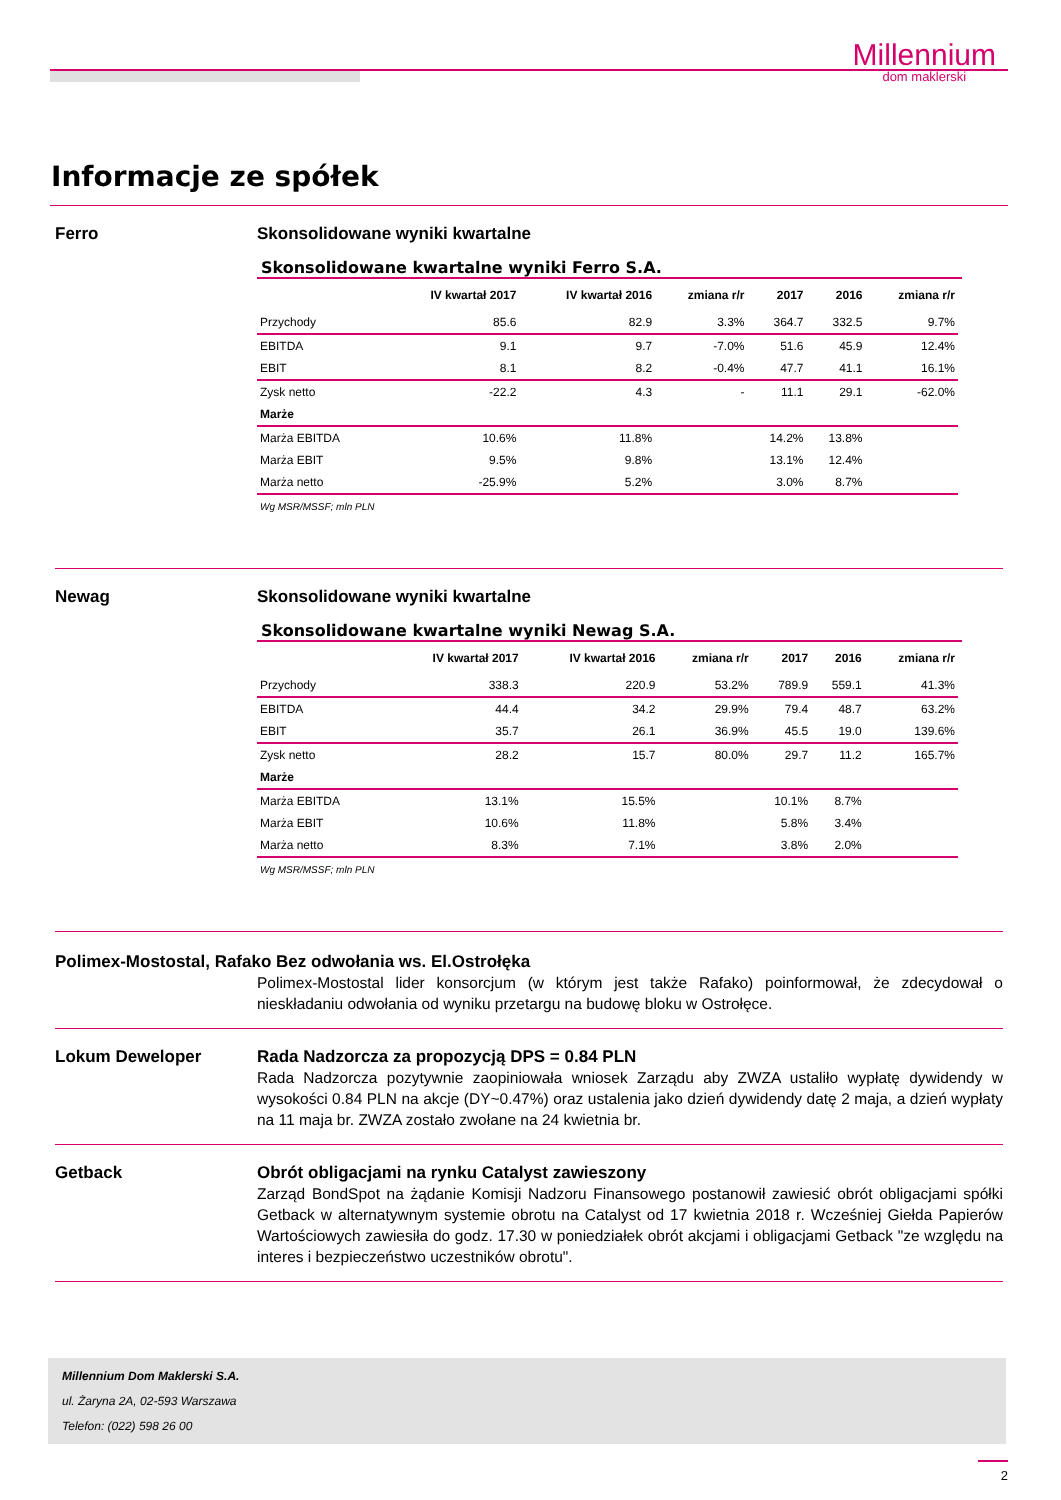Millennium
dom maklerski
Informacje ze spółek
Ferro Skonsolidowane wyniki kwartalne
Skonsolidowane kwartalne wyniki Ferro S.A.
| | IV kwartał 2017 | IV kwartał 2016 | zmiana r/r | 2017 | 2016 | zmiana r/r |
| --- | --- | --- | --- | --- | --- | --- |
| Przychody | 85.6 | 82.9 | 3.3% | 364.7 | 332.5 | 9.7% |
| EBITDA | 9.1 | 9.7 | -7.0% | 51.6 | 45.9 | 12.4% |
| EBIT | 8.1 | 8.2 | -0.4% | 47.7 | 41.1 | 16.1% |
| Zysk netto | -22.2 | 4.3 | - | 11.1 | 29.1 | -62.0% |
| Marże | | | | | | |
| Marża EBITDA | 10.6% | 11.8% | | 14.2% | 13.8% | |
| Marża EBIT | 9.5% | 9.8% | | 13.1% | 12.4% | |
| Marża netto | -25.9% | 5.2% | | 3.0% | 8.7% | |
Wg MSR/MSSF; mln PLN
Newag Skonsolidowane wyniki kwartalne
Skonsolidowane kwartalne wyniki Newag S.A.
| | IV kwartał 2017 | IV kwartał 2016 | zmiana r/r | 2017 | 2016 | zmiana r/r |
| --- | --- | --- | --- | --- | --- | --- |
| Przychody | 338.3 | 220.9 | 53.2% | 789.9 | 559.1 | 41.3% |
| EBITDA | 44.4 | 34.2 | 29.9% | 79.4 | 48.7 | 63.2% |
| EBIT | 35.7 | 26.1 | 36.9% | 45.5 | 19.0 | 139.6% |
| Zysk netto | 28.2 | 15.7 | 80.0% | 29.7 | 11.2 | 165.7% |
| Marże | | | | | | |
| Marża EBITDA | 13.1% | 15.5% | | 10.1% | 8.7% | |
| Marża EBIT | 10.6% | 11.8% | | 5.8% | 3.4% | |
| Marża netto | 8.3% | 7.1% | | 3.8% | 2.0% | |
Wg MSR/MSSF; mln PLN
Polimex-Mostostal, Rafako Bez odwołania ws. El.Ostrołęka
Polimex-Mostostal lider konsorcjum (w którym jest także Rafako) poinformował, że zdecydował o nieskładaniu odwołania od wyniku przetargu na budowę bloku w Ostrołęce.
Lokum Deweloper Rada Nadzorcza za propozycją DPS = 0.84 PLN
Rada Nadzorcza pozytywnie zaopiniowała wniosek Zarządu aby ZWZA ustaliło wypłatę dywidendy w wysokości 0.84 PLN na akcje (DY~0.47%) oraz ustalenia jako dzień dywidendy datę 2 maja, a dzień wypłaty na 11 maja br. ZWZA zostało zwołane na 24 kwietnia br.
Getback Obrót obligacjami na rynku Catalyst zawieszony
Zarząd BondSpot na żądanie Komisji Nadzoru Finansowego postanowił zawiesić obrót obligacjami spółki Getback w alternatywnym systemie obrotu na Catalyst od 17 kwietnia 2018 r. Wcześniej Giełda Papierów Wartościowych zawiesiła do godz. 17.30 w poniedziałek obrót akcjami i obligacjami Getback "ze względu na interes i bezpieczeństwo uczestników obrotu".
Millennium Dom Maklerski S.A.
ul. Żaryna 2A, 02-593 Warszawa
Telefon: (022) 598 26 00
2